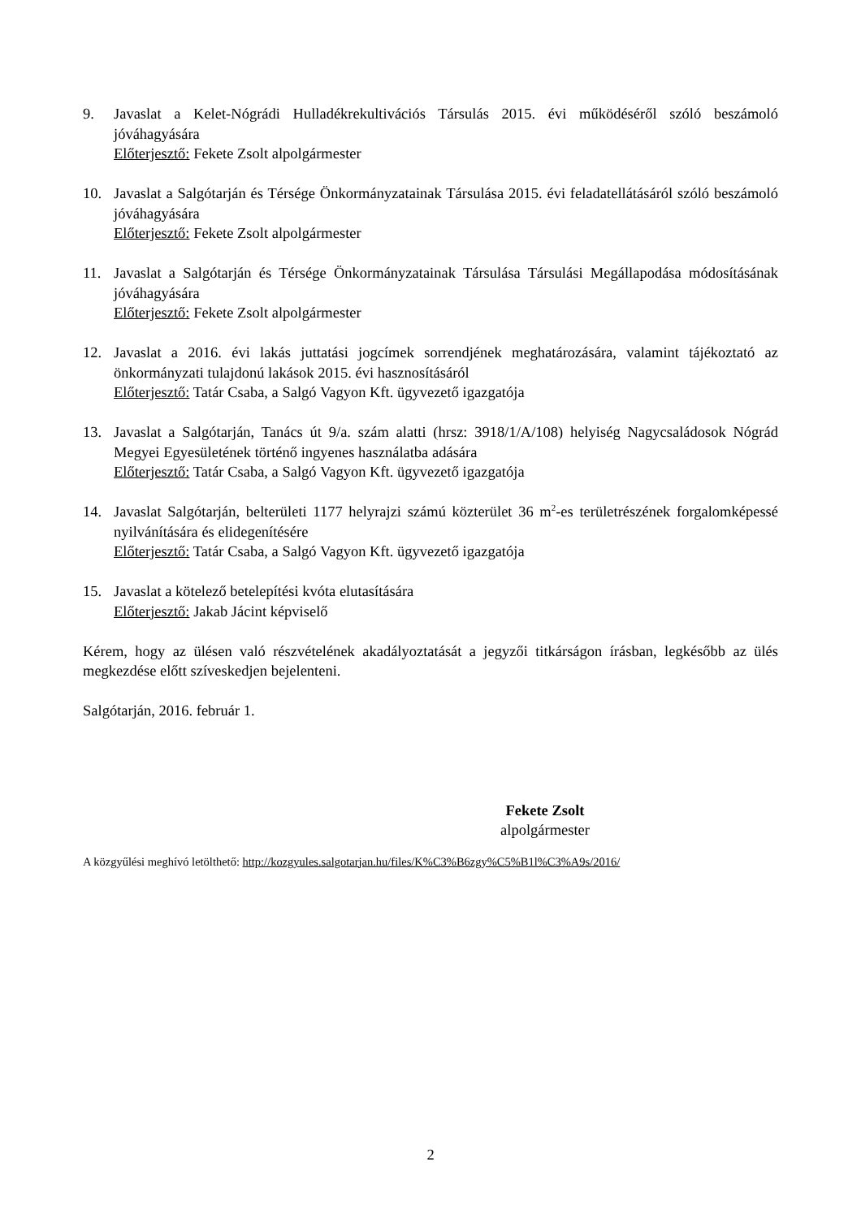9. Javaslat a Kelet-Nógrádi Hulladékrekultivációs Társulás 2015. évi működéséről szóló beszámoló jóváhagyására
Előterjesztő: Fekete Zsolt alpolgármester
10. Javaslat a Salgótarján és Térsége Önkormányzatainak Társulása 2015. évi feladatellátásáról szóló beszámoló jóváhagyására
Előterjesztő: Fekete Zsolt alpolgármester
11. Javaslat a Salgótarján és Térsége Önkormányzatainak Társulása Társulási Megállapodása módosításának jóváhagyására
Előterjesztő: Fekete Zsolt alpolgármester
12. Javaslat a 2016. évi lakás juttatási jogcímek sorrendjének meghatározására, valamint tájékoztató az önkormányzati tulajdonú lakások 2015. évi hasznosításáról
Előterjesztő: Tatár Csaba, a Salgó Vagyon Kft. ügyvezető igazgatója
13. Javaslat a Salgótarján, Tanács út 9/a. szám alatti (hrsz: 3918/1/A/108) helyiség Nagycsaládosok Nógrád Megyei Egyesületének történő ingyenes használatba adására
Előterjesztő: Tatár Csaba, a Salgó Vagyon Kft. ügyvezető igazgatója
14. Javaslat Salgótarján, belterületi 1177 helyrajzi számú közterület 36 m<sup>2</sup>-es területrészének forgalomképessé nyilvánítására és elidegenítésére
Előterjesztő: Tatár Csaba, a Salgó Vagyon Kft. ügyvezető igazgatója
15. Javaslat a kötelező betelepítési kvóta elutasítására
Előterjesztő: Jakab Jácint képviselő
Kérem, hogy az ülésen való részvételének akadályoztatását a jegyzői titkárságon írásban, legkésőbb az ülés megkezdése előtt szíveskedjen bejelenteni.
Salgótarján, 2016. február 1.
Fekete Zsolt
alpolgármester
A közgyűlési meghívó letölthető: http://kozgyules.salgotarjan.hu/files/K%C3%B6zgy%C5%B1l%C3%A9s/2016/
2